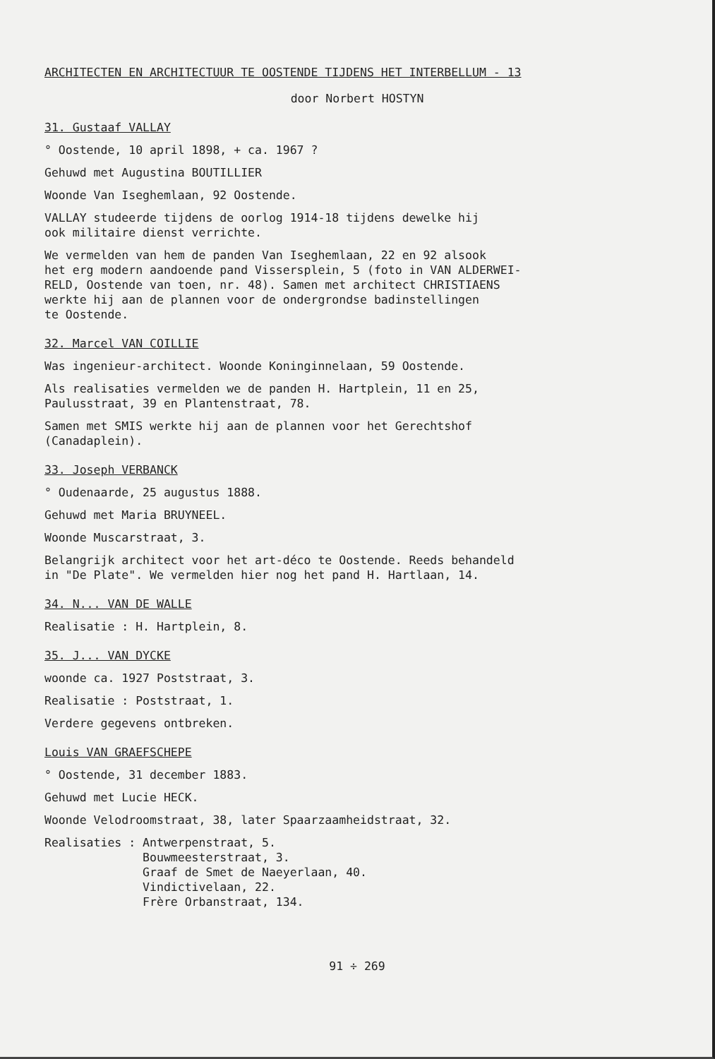ARCHITECTEN EN ARCHITECTUUR TE OOSTENDE TIJDENS HET INTERBELLUM - 13
door Norbert HOSTYN
31. Gustaaf VALLAY
° Oostende, 10 april 1898, + ca. 1967 ?
Gehuwd met Augustina BOUTILLIER
Woonde Van Iseghemlaan, 92 Oostende.
VALLAY studeerde tijdens de oorlog 1914-18 tijdens dewelke hij ook militaire dienst verrichte.
We vermelden van hem de panden Van Iseghemlaan, 22 en 92 alsook het erg modern aandoende pand Vissersplein, 5 (foto in VAN ALDERWEI- RELD, Oostende van toen, nr. 48). Samen met architect CHRISTIAENS werkte hij aan de plannen voor de ondergrondse badinstellingen te Oostende.
32. Marcel VAN COILLIE
Was ingenieur-architect. Woonde Koninginnelaan, 59 Oostende.
Als realisaties vermelden we de panden H. Hartplein, 11 en 25, Paulusstraat, 39 en Plantenstraat, 78.
Samen met SMIS werkte hij aan de plannen voor het Gerechtshof (Canadaplein).
33. Joseph VERBANCK
° Oudenaarde, 25 augustus 1888.
Gehuwd met Maria BRUYNEEL.
Woonde Muscarstraat, 3.
Belangrijk architect voor het art-déco te Oostende. Reeds behandeld in "De Plate". We vermelden hier nog het pand H. Hartlaan, 14.
34. N... VAN DE WALLE
Realisatie : H. Hartplein, 8.
35. J... VAN DYCKE
woonde ca. 1927 Poststraat, 3.
Realisatie : Poststraat, 1.
Verdere gegevens ontbreken.
Louis VAN GRAEFSCHEPE
° Oostende, 31 december 1883.
Gehuwd met Lucie HECK.
Woonde Velodroomstraat, 38, later Spaarzaamheidstraat, 32.
Realisaties : Antwerpenstraat, 5. Bouwmeesterstraat, 3. Graaf de Smet de Naeyerlaan, 40. Vindictivelaan, 22. Frère Orbanstraat, 134.
91 ÷ 269